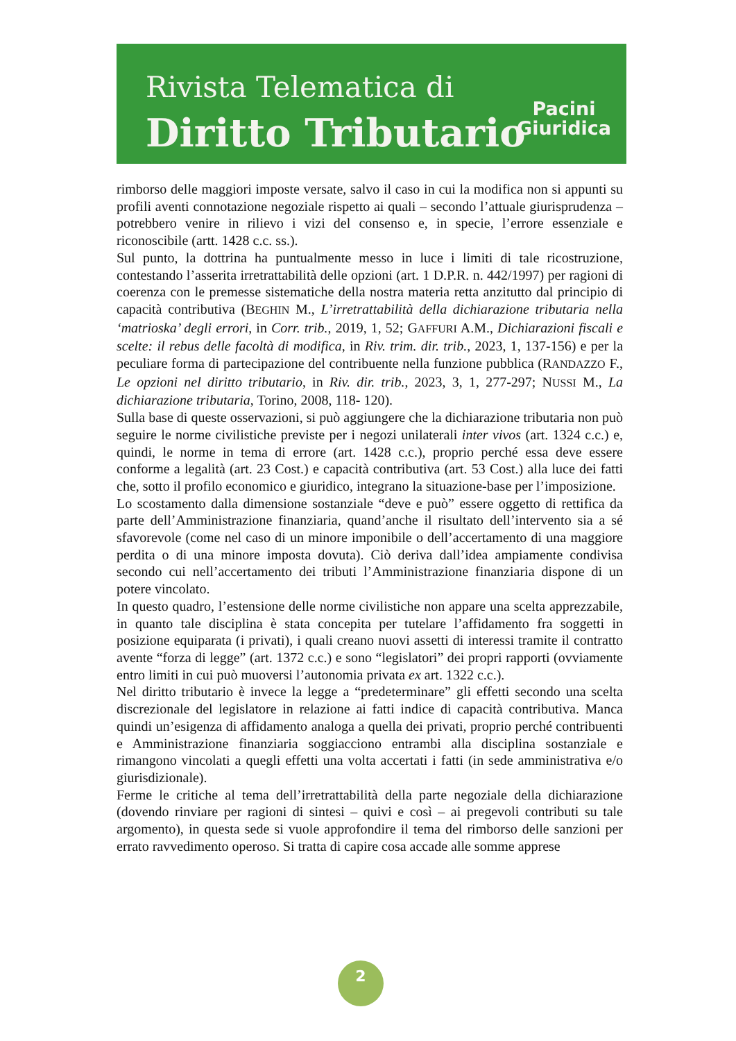Rivista Telematica di
Diritto Tributario
Pacini
Giuridica
rimborso delle maggiori imposte versate, salvo il caso in cui la modifica non si appunti su profili aventi connotazione negoziale rispetto ai quali – secondo l’attuale giurisprudenza – potrebbero venire in rilievo i vizi del consenso e, in specie, l’errore essenziale e riconoscibile (artt. 1428 c.c. ss.).
Sul punto, la dottrina ha puntualmente messo in luce i limiti di tale ricostruzione, contestando l’asserita irretrattabilità delle opzioni (art. 1 D.P.R. n. 442/1997) per ragioni di coerenza con le premesse sistematiche della nostra materia retta anzitutto dal principio di capacità contributiva (BEGHIN M., L’irretrattabilità della dichiarazione tributaria nella ‘matrioska’ degli errori, in Corr. trib., 2019, 1, 52; GAFFURI A.M., Dichiarazioni fiscali e scelte: il rebus delle facoltà di modifica, in Riv. trim. dir. trib., 2023, 1, 137-156) e per la peculiare forma di partecipazione del contribuente nella funzione pubblica (RANDAZZO F., Le opzioni nel diritto tributario, in Riv. dir. trib., 2023, 3, 1, 277-297; NUSSI M., La dichiarazione tributaria, Torino, 2008, 118- 120).
Sulla base di queste osservazioni, si può aggiungere che la dichiarazione tributaria non può seguire le norme civilistiche previste per i negozi unilaterali inter vivos (art. 1324 c.c.) e, quindi, le norme in tema di errore (art. 1428 c.c.), proprio perché essa deve essere conforme a legalità (art. 23 Cost.) e capacità contributiva (art. 53 Cost.) alla luce dei fatti che, sotto il profilo economico e giuridico, integrano la situazione-base per l’imposizione.
Lo scostamento dalla dimensione sostanziale “deve e può” essere oggetto di rettifica da parte dell’Amministrazione finanziaria, quand’anche il risultato dell’intervento sia a sé sfavorevole (come nel caso di un minore imponibile o dell’accertamento di una maggiore perdita o di una minore imposta dovuta). Ciò deriva dall’idea ampiamente condivisa secondo cui nell’accertamento dei tributi l’Amministrazione finanziaria dispone di un potere vincolato.
In questo quadro, l’estensione delle norme civilistiche non appare una scelta apprezzabile, in quanto tale disciplina è stata concepita per tutelare l’affidamento fra soggetti in posizione equiparata (i privati), i quali creano nuovi assetti di interessi tramite il contratto avente “forza di legge” (art. 1372 c.c.) e sono “legislatori” dei propri rapporti (ovviamente entro limiti in cui può muoversi l’autonomia privata ex art. 1322 c.c.).
Nel diritto tributario è invece la legge a “predeterminare” gli effetti secondo una scelta discrezionale del legislatore in relazione ai fatti indice di capacità contributiva. Manca quindi un’esigenza di affidamento analoga a quella dei privati, proprio perché contribuenti e Amministrazione finanziaria soggiacciono entrambi alla disciplina sostanziale e rimangono vincolati a quegli effetti una volta accertati i fatti (in sede amministrativa e/o giurisdizionale).
Ferme le critiche al tema dell’irretrattabilità della parte negoziale della dichiarazione (dovendo rinviare per ragioni di sintesi – quivi e così – ai pregevoli contributi su tale argomento), in questa sede si vuole approfondire il tema del rimborso delle sanzioni per errato ravvedimento operoso. Si tratta di capire cosa accade alle somme apprese
2